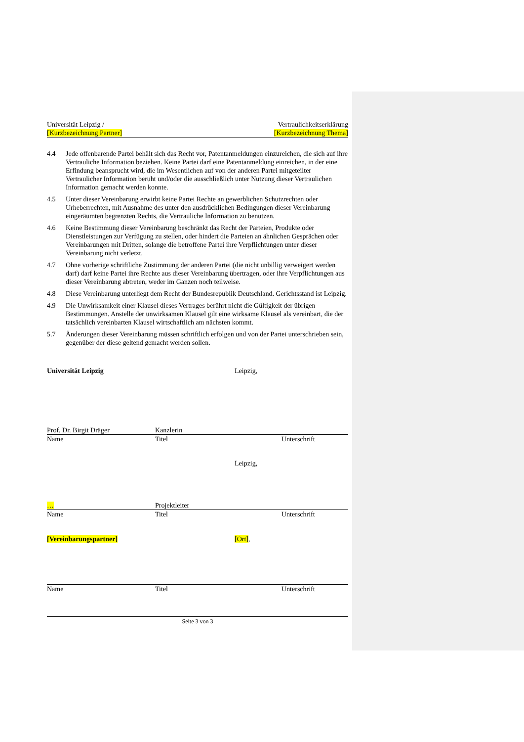Universität Leipzig /
[Kurzbezeichnung Partner]
Vertraulichkeitserklärung
[Kurzbezeichnung Thema]
4.4 Jede offenbarende Partei behält sich das Recht vor, Patentanmeldungen einzureichen, die sich auf ihre Vertrauliche Information beziehen. Keine Partei darf eine Patentanmeldung einreichen, in der eine Erfindung beansprucht wird, die im Wesentlichen auf von der anderen Partei mitgeteilter Vertraulicher Information beruht und/oder die ausschließlich unter Nutzung dieser Vertraulichen Information gemacht werden konnte.
4.5 Unter dieser Vereinbarung erwirbt keine Partei Rechte an gewerblichen Schutzrechten oder Urheberrechten, mit Ausnahme des unter den ausdrücklichen Bedingungen dieser Vereinbarung eingeräumten begrenzten Rechts, die Vertrauliche Information zu benutzen.
4.6 Keine Bestimmung dieser Vereinbarung beschränkt das Recht der Parteien, Produkte oder Dienstleistungen zur Verfügung zu stellen, oder hindert die Parteien an ähnlichen Gesprächen oder Vereinbarungen mit Dritten, solange die betroffene Partei ihre Verpflichtungen unter dieser Vereinbarung nicht verletzt.
4.7 Ohne vorherige schriftliche Zustimmung der anderen Partei (die nicht unbillig verweigert werden darf) darf keine Partei ihre Rechte aus dieser Vereinbarung übertragen, oder ihre Verpflichtungen aus dieser Vereinbarung abtreten, weder im Ganzen noch teilweise.
4.8 Diese Vereinbarung unterliegt dem Recht der Bundesrepublik Deutschland. Gerichtsstand ist Leipzig.
4.9 Die Unwirksamkeit einer Klausel dieses Vertrages berührt nicht die Gültigkeit der übrigen Bestimmungen. Anstelle der unwirksamen Klausel gilt eine wirksame Klausel als vereinbart, die der tatsächlich vereinbarten Klausel wirtschaftlich am nächsten kommt.
5.7 Änderungen dieser Vereinbarung müssen schriftlich erfolgen und von der Partei unterschrieben sein, gegenüber der diese geltend gemacht werden sollen.
Universität Leipzig Leipzig,
Prof. Dr. Birgit Dräger Kanzlerin
Name Titel Unterschrift
Leipzig,
… Projektleiter
Name Titel Unterschrift
[Vereinbarungspartner] [Ort],
Name Titel Unterschrift
Seite 3 von 3